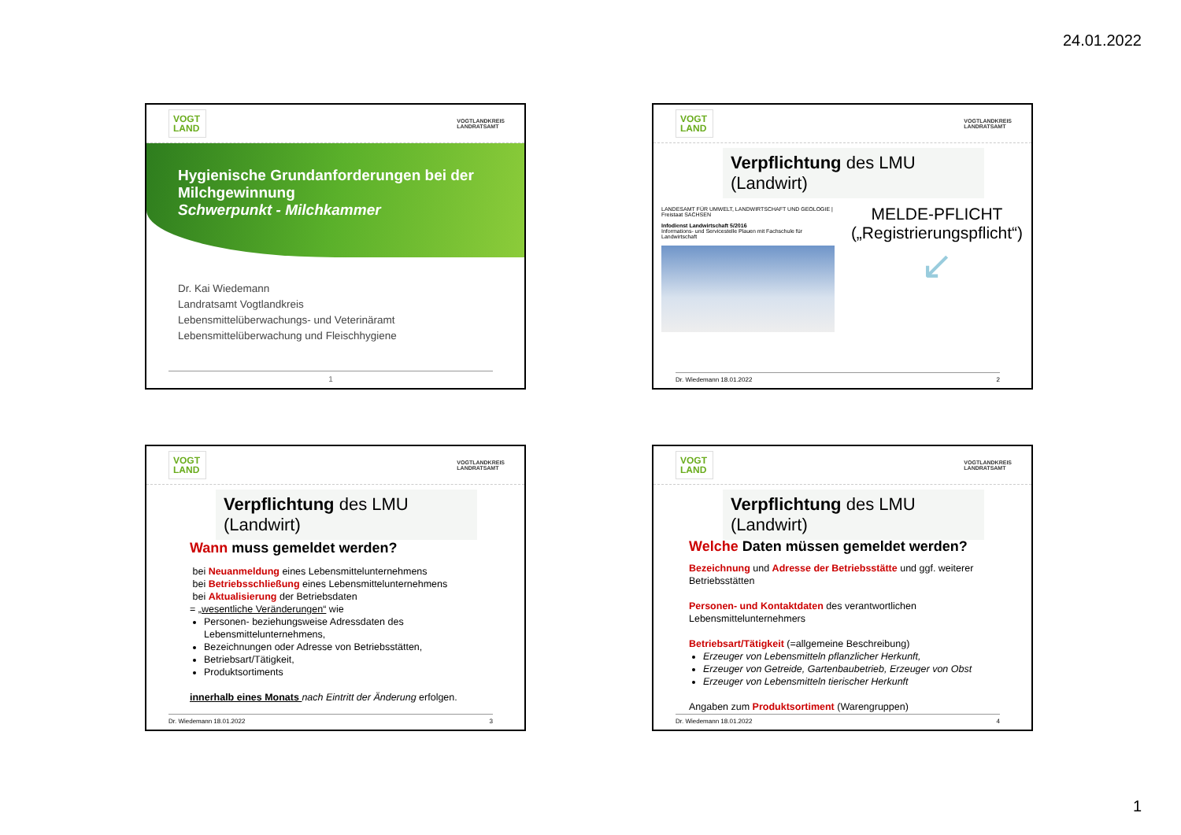24.01.2022
VOGT LAND
VOGTLANDKREIS
LANDRATSAMT
Hygienische Grundanforderungen bei der Milchgewinnung
Schwerpunkt - Milchkammer
Dr. Kai Wiedemann
Landratsamt Vogtlandkreis
Lebensmittelüberwachungs- und Veterinäramt
Lebensmittelüberwachung und Fleischhygiene
1
VOGT LAND
VOGTLANDKREIS
LANDRATSAMT
Verpflichtung des LMU (Landwirt)
LANDESAMT FÜR UMWELT, LANDWIRTSCHAFT UND GEOLOGIE | Freistaat SACHSEN
Infodienst Landwirtschaft 5/2016
Informations- und Servicestelle Plauen mit Fachschule für Landwirtschaft
MELDE-PFLICHT
(„Registrierungspflicht“)
↙
Dr. Wiedemann 18.01.2022 2
VOGT LAND
VOGTLANDKREIS
LANDRATSAMT
Verpflichtung des LMU (Landwirt)
Wann muss gemeldet werden?
bei Neuanmeldung eines Lebensmittelunternehmens
bei Betriebsschließung eines Lebensmittelunternehmens
bei Aktualisierung der Betriebsdaten
= „wesentliche Veränderungen“ wie
Personen- beziehungsweise Adressdaten des Lebensmittelunternehmens,
Bezeichnungen oder Adresse von Betriebsstätten,
Betriebsart/Tätigkeit,
Produktsortiments
innerhalb eines Monats nach Eintritt der Änderung erfolgen.
Dr. Wiedemann 18.01.2022 3
VOGT LAND
VOGTLANDKREIS
LANDRATSAMT
Verpflichtung des LMU (Landwirt)
Welche Daten müssen gemeldet werden?
Bezeichnung und Adresse der Betriebsstätte und ggf. weiterer Betriebsstätten
Personen- und Kontaktdaten des verantwortlichen Lebensmittelunternehmers
Betriebsart/Tätigkeit (=allgemeine Beschreibung)
Erzeuger von Lebensmitteln pflanzlicher Herkunft,
Erzeuger von Getreide, Gartenbaubetrieb, Erzeuger von Obst
Erzeuger von Lebensmitteln tierischer Herkunft
Angaben zum Produktsortiment (Warengruppen)
Dr. Wiedemann 18.01.2022 4
1